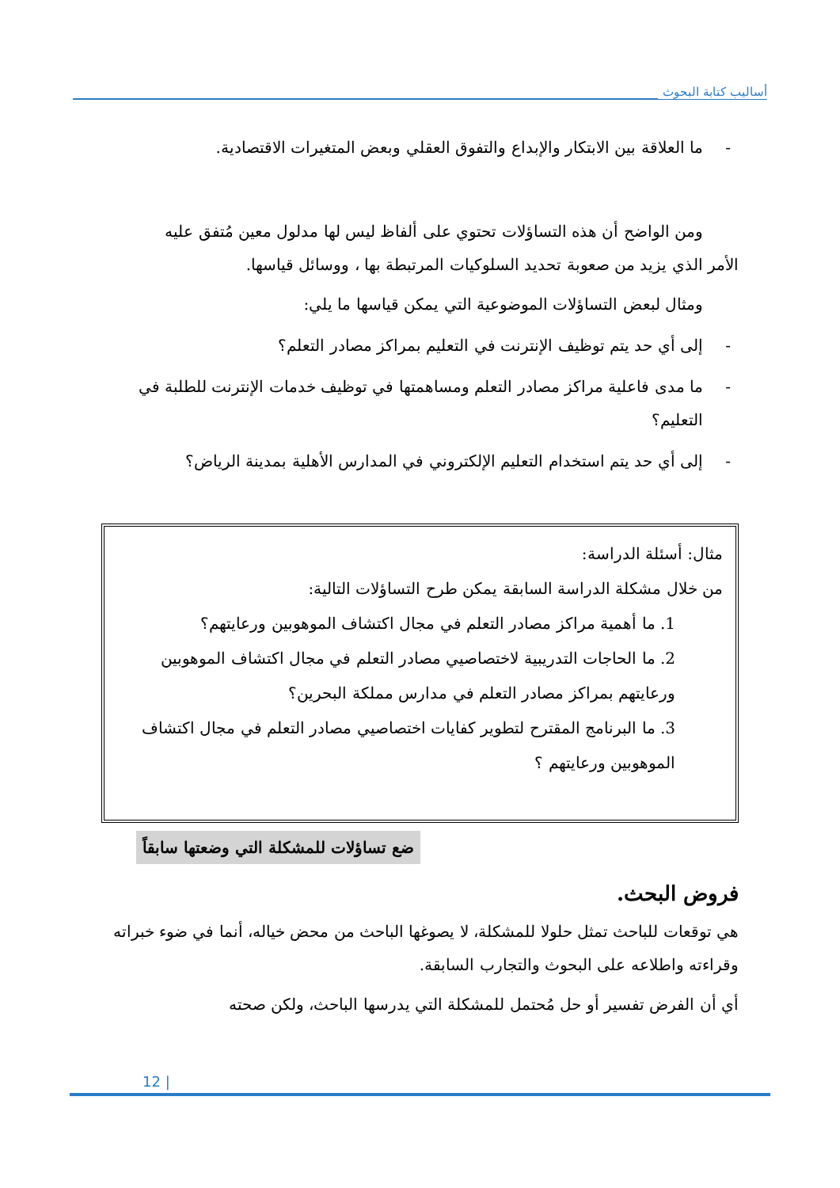أساليب كتابة البحوث
- ما العلاقة بين الابتكار والإبداع والتفوق العقلي وبعض المتغيرات الاقتصادية.
ومن الواضح أن هذه التساؤلات تحتوي على ألفاظ ليس لها مدلول معين مُتفق عليه
الأمر الذي يزيد من صعوبة تحديد السلوكيات المرتبطة بها ، ووسائل قياسها.
ومثال لبعض التساؤلات الموضوعية التي يمكن قياسها ما يلي:
- إلى أي حد يتم توظيف الإنترنت في التعليم بمراكز مصادر التعلم؟
- ما مدى فاعلية مراكز مصادر التعلم ومساهمتها في توظيف خدمات الإنترنت للطلبة في التعليم؟
- إلى أي حد يتم استخدام التعليم الإلكتروني في المدارس الأهلية بمدينة الرياض؟
مثال: أسئلة الدراسة:
من خلال مشكلة الدراسة السابقة يمكن طرح التساؤلات التالية:
1. ما أهمية مراكز مصادر التعلم في مجال اكتشاف الموهوبين ورعايتهم؟
2. ما الحاجات التدريبية لاختصاصيي مصادر التعلم في مجال اكتشاف الموهوبين ورعايتهم بمراكز مصادر التعلم في مدارس مملكة البحرين؟
3. ما البرنامج المقترح لتطوير كفايات اختصاصيي مصادر التعلم في مجال اكتشاف الموهوبين ورعايتهم ؟
ضع تساؤلات للمشكلة التي وضعتها سابقاً
فروض البحث.
هي توقعات للباحث تمثل حلولا للمشكلة، لا يصوغها الباحث من محض خياله، أنما في ضوء خبراته وقراءته واطلاعه على البحوث والتجارب السابقة.
أي أن الفرض تفسير أو حل مُحتمل للمشكلة التي يدرسها الباحث، ولكن صحته
12 |